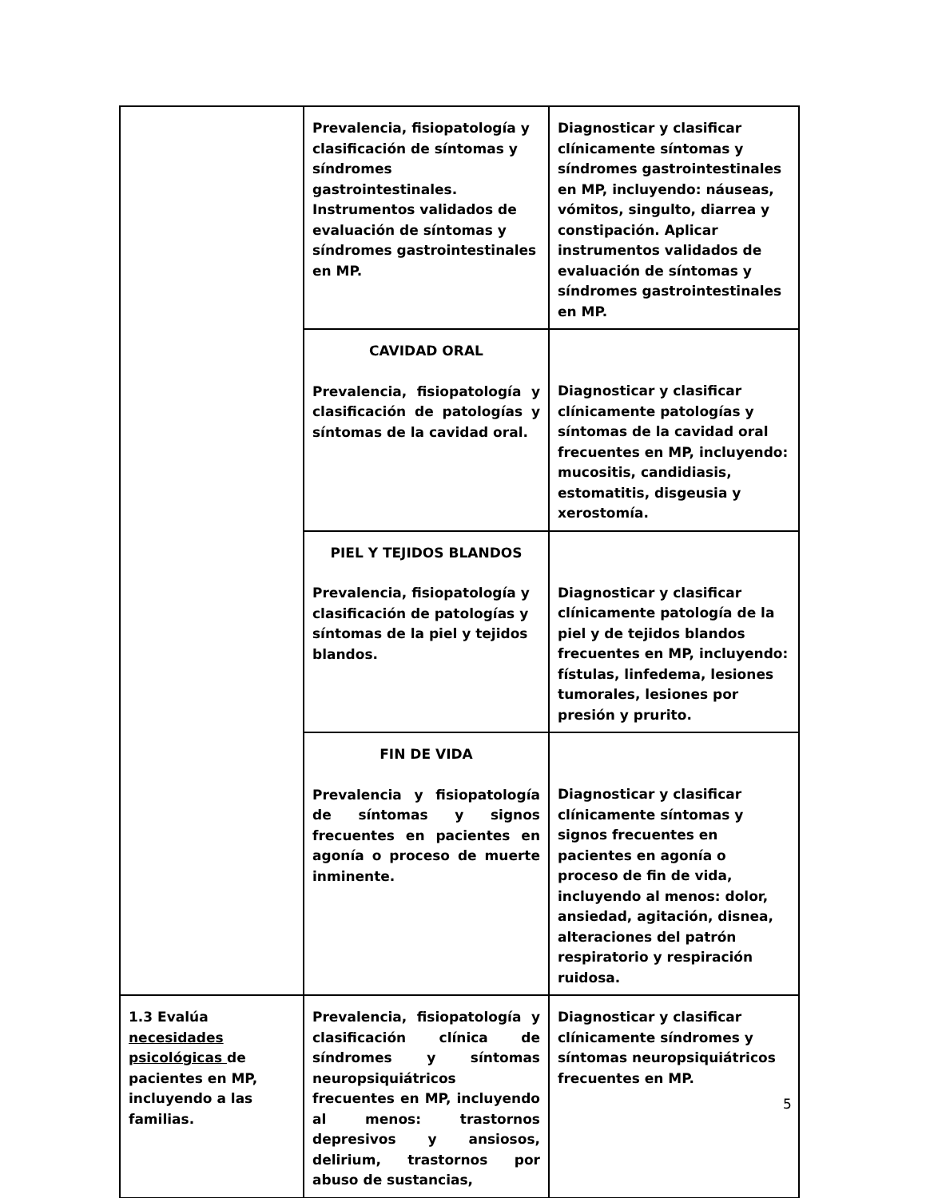| | Prevalencia, fisiopatología y clasificación de síntomas y síndromes gastrointestinales. Instrumentos validados de evaluación de síntomas y síndromes gastrointestinales en MP. | Diagnosticar y clasificar clínicamente síntomas y síndromes gastrointestinales en MP, incluyendo: náuseas, vómitos, singulto, diarrea y constipación. Aplicar instrumentos validados de evaluación de síntomas y síndromes gastrointestinales en MP. |
| | CAVIDAD ORAL Prevalencia, fisiopatología y clasificación de patologías y síntomas de la cavidad oral. | Diagnosticar y clasificar clínicamente patologías y síntomas de la cavidad oral frecuentes en MP, incluyendo: mucositis, candidiasis, estomatitis, disgeusia y xerostomía. |
| | PIEL Y TEJIDOS BLANDOS Prevalencia, fisiopatología y clasificación de patologías y síntomas de la piel y tejidos blandos. | Diagnosticar y clasificar clínicamente patología de la piel y de tejidos blandos frecuentes en MP, incluyendo: fístulas, linfedema, lesiones tumorales, lesiones por presión y prurito. |
| | FIN DE VIDA Prevalencia y fisiopatología de síntomas y signos frecuentes en pacientes en agonía o proceso de muerte inminente. | Diagnosticar y clasificar clínicamente síntomas y signos frecuentes en pacientes en agonía o proceso de fin de vida, incluyendo al menos: dolor, ansiedad, agitación, disnea, alteraciones del patrón respiratorio y respiración ruidosa. |
| 1.3 Evalúa necesidades psicológicas de pacientes en MP, incluyendo a las familias. | Prevalencia, fisiopatología y clasificación clínica de síndromes y síntomas neuropsiquiátricos frecuentes en MP, incluyendo al menos: trastornos depresivos y ansiosos, delirium, trastornos por abuso de sustancias, | Diagnosticar y clasificar clínicamente síndromes y síntomas neuropsiquiátricos frecuentes en MP. |
5